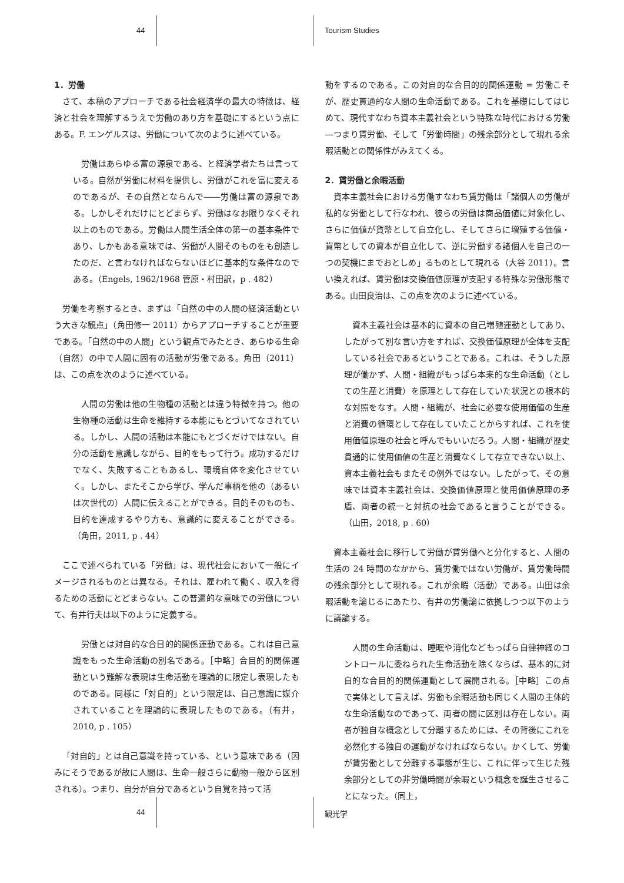44 Tourism Studies
1．労働
さて、本稿のアプローチである社会経済学の最大の特徴は、経済と社会を理解するうえで労働のあり方を基礎にするという点にある。F. エンゲルスは、労働について次のように述べている。
労働はあらゆる富の源泉である、と経済学者たちは言っている。自然が労働に材料を提供し、労働がこれを富に変えるのであるが、その自然とならんで――労働は富の源泉である。しかしそれだけにとどまらず、労働はなお限りなくそれ以上のものである。労働は人間生活全体の第一の基本条件であり、しかもある意味では、労働が人間そのものをも創造したのだ、と言わなければならないほどに基本的な条件なのである。（Engels, 1962/1968 菅原・村田訳，p . 482）
労働を考察するとき、まずは「自然の中の人間の経済活動という大きな観点」（角田修一 2011）からアプローチすることが重要である。「自然の中の人間」という観点でみたとき、あらゆる生命（自然）の中で人間に固有の活動が労働である。角田（2011）は、この点を次のように述べている。
人間の労働は他の生物種の活動とは違う特徴を持つ。他の生物種の活動は生命を維持する本能にもとづいてなされている。しかし、人間の活動は本能にもとづくだけではない。自分の活動を意識しながら、目的をもって行う。成功するだけでなく、失敗することもあるし、環境自体を変化させていく。しかし、またそこから学び、学んだ事柄を他の（あるいは次世代の）人間に伝えることができる。目的そのものも、目的を達成するやり方も、意識的に変えることができる。（角田，2011, p . 44）
ここで述べられている「労働」は、現代社会において一般にイメージされるものとは異なる。それは、雇われて働く、収入を得るための活動にとどまらない。この普遍的な意味での労働について、有井行夫は以下のように定義する。
労働とは対自的な合目的的関係運動である。これは自己意識をもった生命活動の別名である。［中略］合目的的関係運動という難解な表現は生命活動を理論的に限定し表現したものである。同様に「対自的」という限定は、自己意識に媒介されていることを理論的に表現したものである。（有井，2010, p . 105）
「対自的」とは自己意識を持っている、という意味である（因みにそうであるが故に人間は、生命一般さらに動物一般から区別される）。つまり、自分が自分であるという自覚を持って活
動をするのである。この対自的な合目的的関係運動 = 労働こそが、歴史貫通的な人間の生命活動である。これを基礎にしてはじめて、現代すなわち資本主義社会という特殊な時代における労働―つまり賃労働、そして「労働時間」の残余部分として現れる余暇活動との関係性がみえてくる。
2．賃労働と余暇活動
資本主義社会における労働すなわち賃労働は「諸個人の労働が私的な労働として行なわれ、彼らの労働は商品価値に対象化し、さらに価値が貨幣として自立化し、そしてさらに増殖する価値・貨幣としての資本が自立化して、逆に労働する諸個人を自己の一つの契機にまでおとしめ」るものとして現れる（大谷 2011）。言い換えれば、賃労働は交換価値原理が支配する特殊な労働形態である。山田良治は、この点を次のように述べている。
資本主義社会は基本的に資本の自己増殖運動としてあり、したがって別な言い方をすれば、交換価値原理が全体を支配している社会であるということである。これは、そうした原理が働かず、人間・組織がもっぱら本来的な生命活動（としての生産と消費）を原理として存在していた状況との根本的な対照をなす。人間・組織が、社会に必要な使用価値の生産と消費の循環として存在していたことからすれば、これを使用価値原理の社会と呼んでもいいだろう。人間・組織が歴史貫通的に使用価値の生産と消費なくして存立できない以上、資本主義社会もまたその例外ではない。したがって、その意味では資本主義社会は、交換価値原理と使用価値原理の矛盾、両者の統一と対抗の社会であると言うことができる。（山田，2018, p . 60）
資本主義社会に移行して労働が賃労働へと分化すると、人間の生活の 24 時間のなかから、賃労働ではない労働が、賃労働時間の残余部分として現れる。これが余暇（活動）である。山田は余暇活動を論じるにあたり、有井の労働論に依拠しつつ以下のように議論する。
人間の生命活動は、睡眠や消化などもっぱら自律神経のコントロールに委ねられた生命活動を除くならば、基本的に対自的な合目的的関係運動として展開される。［中略］この点で実体として言えば、労働も余暇活動も同じく人間の主体的な生命活動なのであって、両者の間に区別は存在しない。両者が独自な概念として分離するためには、その背後にこれを必然化する独自の運動がなければならない。かくして、労働が賃労働として分離する事態が生じ、これに伴って生じた残余部分としての非労働時間が余暇という概念を誕生させることになった。（同上，
44 観光学